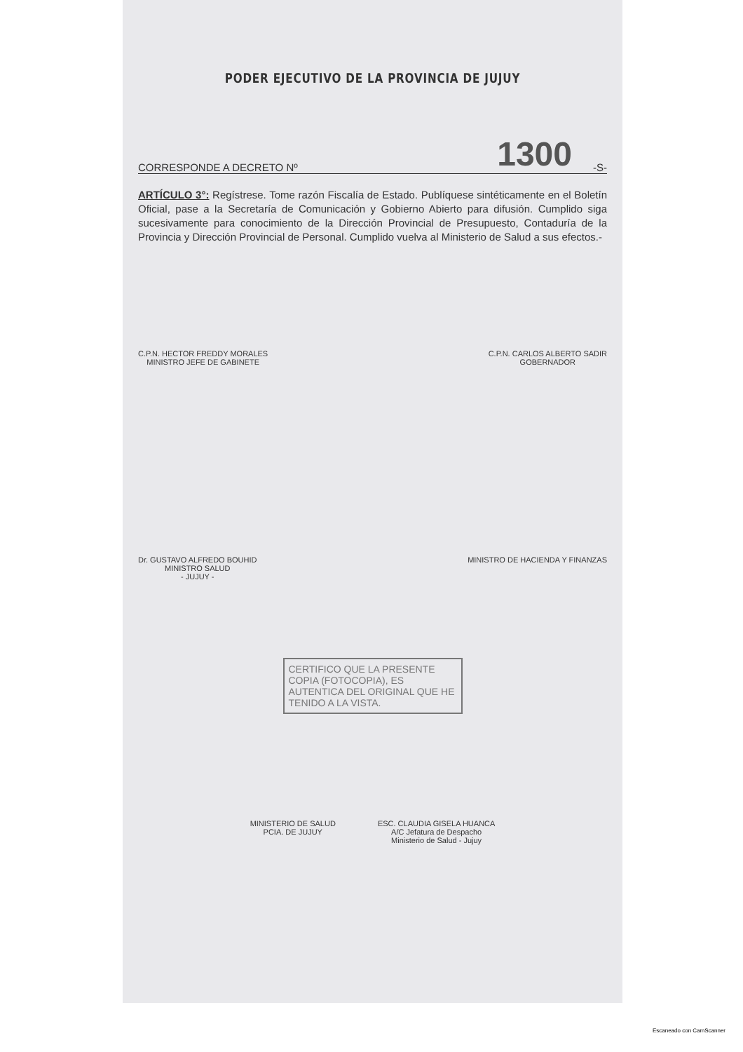PODER EJECUTIVO DE LA PROVINCIA DE JUJUY
CORRESPONDE A DECRETO Nº 1300 -S-
ARTÍCULO 3°: Regístrese. Tome razón Fiscalía de Estado. Publíquese sintéticamente en el Boletín Oficial, pase a la Secretaría de Comunicación y Gobierno Abierto para difusión. Cumplido siga sucesivamente para conocimiento de la Dirección Provincial de Presupuesto, Contaduría de la Provincia y Dirección Provincial de Personal. Cumplido vuelva al Ministerio de Salud a sus efectos.-
C.P.N. HECTOR FREDDY MORALES
MINISTRO JEFE DE GABINETE
C.P.N. CARLOS ALBERTO SADIR
GOBERNADOR
Dr. GUSTAVO ALFREDO BOUHID
MINISTRO SALUD
- JUJUY -
MINISTRO DE HACIENDA Y FINANZAS
CERTIFICO QUE LA PRESENTE COPIA (FOTOCOPIA), ES AUTENTICA DEL ORIGINAL QUE HE TENIDO A LA VISTA.
MINISTERIO DE SALUD
PCIA. DE JUJUY
ESC. CLAUDIA GISELA HUANCA
A/C Jefatura de Despacho
Ministerio de Salud - Jujuy
Escaneado con CamScanner